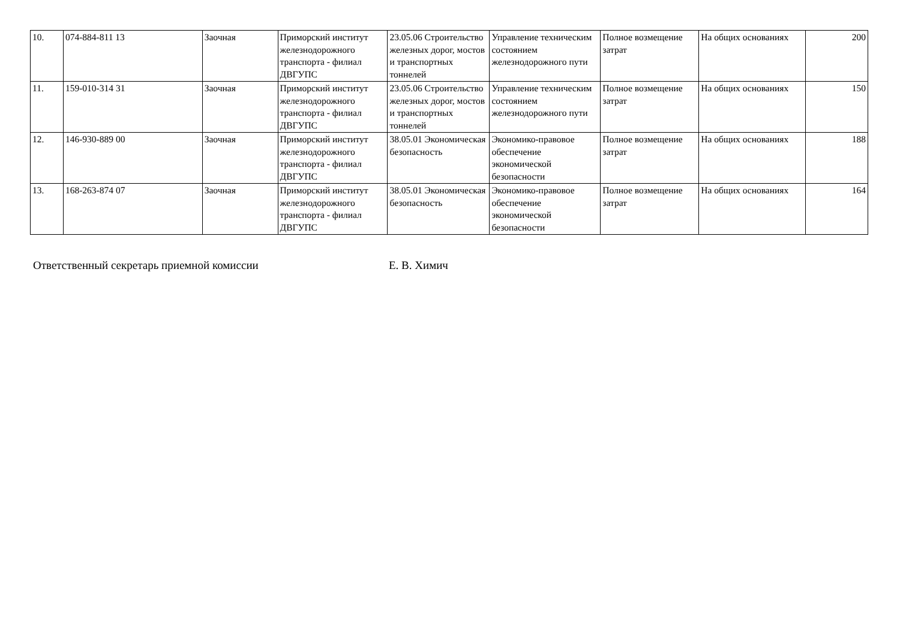| 10. | 074-884-811 13 | Заочная | Приморский институт железнодорожного транспорта - филиал ДВГУПС | 23.05.06 Строительство железных дорог, мостов и транспортных тоннелей | Управление техническим состоянием железнодорожного пути | Полное возмещение затрат | На общих основаниях | 200 |
| 11. | 159-010-314 31 | Заочная | Приморский институт железнодорожного транспорта - филиал ДВГУПС | 23.05.06 Строительство железных дорог, мостов и транспортных тоннелей | Управление техническим состоянием железнодорожного пути | Полное возмещение затрат | На общих основаниях | 150 |
| 12. | 146-930-889 00 | Заочная | Приморский институт железнодорожного транспорта - филиал ДВГУПС | 38.05.01 Экономическая безопасность | Экономико-правовое обеспечение экономической безопасности | Полное возмещение затрат | На общих основаниях | 188 |
| 13. | 168-263-874 07 | Заочная | Приморский институт железнодорожного транспорта - филиал ДВГУПС | 38.05.01 Экономическая безопасность | Экономико-правовое обеспечение экономической безопасности | Полное возмещение затрат | На общих основаниях | 164 |
Ответственный секретарь приемной комиссии Е. В. Химич